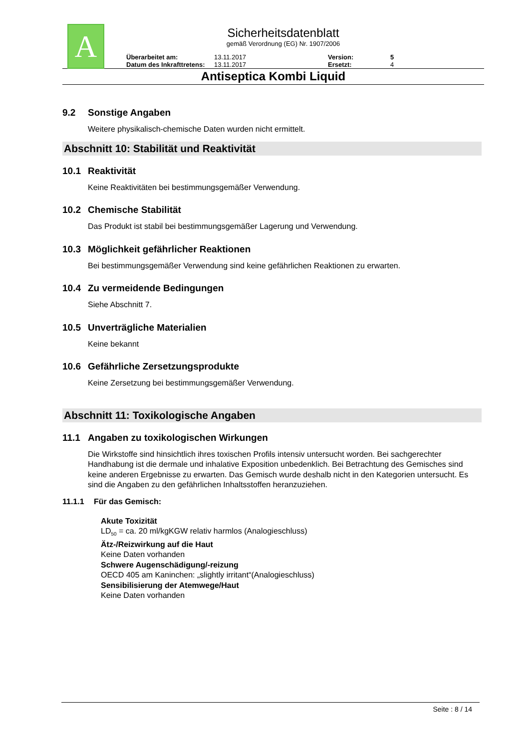A
Sicherheitsdatenblatt
gemäß Verordnung (EG) Nr. 1907/2006
Überarbeitet am:
13.11.2017
Version:
5
Datum des Inkrafttretens:
13.11.2017
Ersetzt:
4
Antiseptica Kombi Liquid
9.2 Sonstige Angaben
Weitere physikalisch-chemische Daten wurden nicht ermittelt.
Abschnitt 10: Stabilität und Reaktivität
10.1 Reaktivität
Keine Reaktivitäten bei bestimmungsgemäßer Verwendung.
10.2 Chemische Stabilität
Das Produkt ist stabil bei bestimmungsgemäßer Lagerung und Verwendung.
10.3 Möglichkeit gefährlicher Reaktionen
Bei bestimmungsgemäßer Verwendung sind keine gefährlichen Reaktionen zu erwarten.
10.4 Zu vermeidende Bedingungen
Siehe Abschnitt 7.
10.5 Unverträgliche Materialien
Keine bekannt
10.6 Gefährliche Zersetzungsprodukte
Keine Zersetzung bei bestimmungsgemäßer Verwendung.
Abschnitt 11: Toxikologische Angaben
11.1 Angaben zu toxikologischen Wirkungen
Die Wirkstoffe sind hinsichtlich ihres toxischen Profils intensiv untersucht worden. Bei sachgerechter Handhabung ist die dermale und inhalative Exposition unbedenklich. Bei Betrachtung des Gemisches sind keine anderen Ergebnisse zu erwarten. Das Gemisch wurde deshalb nicht in den Kategorien untersucht. Es sind die Angaben zu den gefährlichen Inhaltsstoffen heranzuziehen.
11.1.1 Für das Gemisch:
Akute Toxizität
LD<sub>50</sub> = ca. 20 ml/kgKGW relativ harmlos (Analogieschluss)
Ätz-/Reizwirkung auf die Haut
Keine Daten vorhanden
Schwere Augenschädigung/-reizung
OECD 405 am Kaninchen: „slightly irritant“(Analogieschluss)
Sensibilisierung der Atemwege/Haut
Keine Daten vorhanden
Seite : 8 / 14